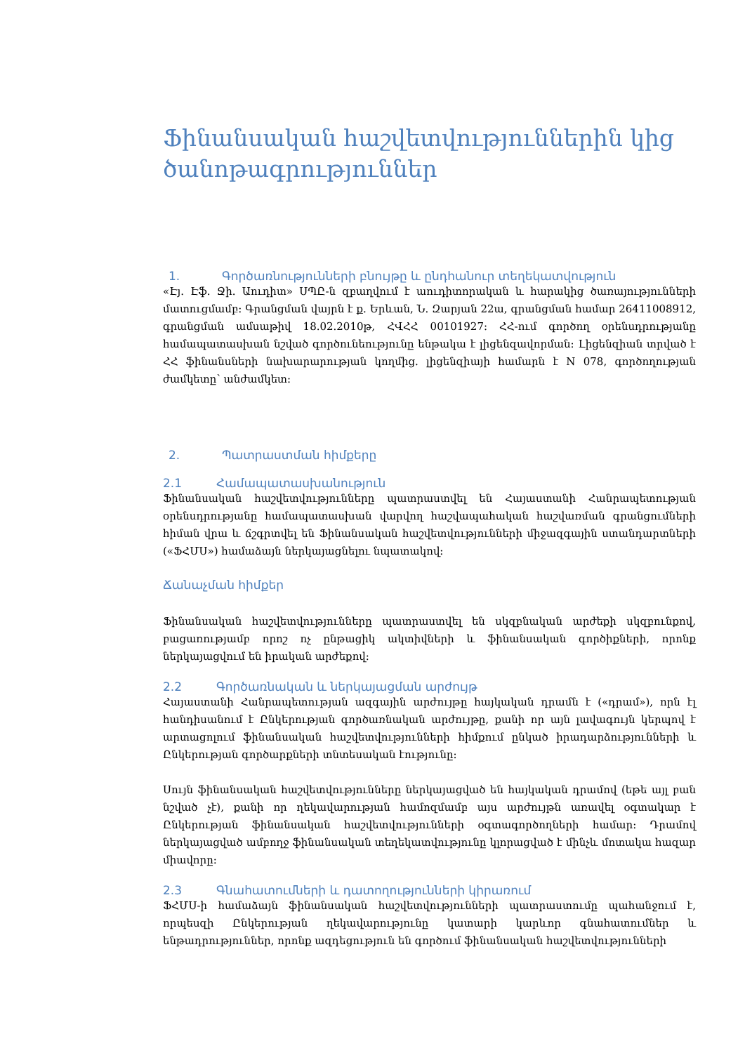Ֆինանսական հաշվետվություններին կից ծանոթագրություններ
1. Գործառնությունների բնույթը և ընդհանուր տեղեկատվություն
«Էյ. Էֆ. Ջի. Աուդիտ» ՍՊԸ-ն զբաղվում է աուդիտորական և հարակից ծառայությունների մատուցմամբ: Գրանցման վայրն է ք. Երևան, Ն. Զարյան 22ա, գրանցման համար 26411008912, գրանցման ամսաթիվ 18.02.2010թ, ՀՎՀՀ 00101927: ՀՀ-ում գործող օրենսդրությանը համապատասխան նշված գործունեությունը ենթակա է լիցենզավորման: Լիցենզիան տրված է ՀՀ ֆինանսների նախարարության կողմից. լիցենզիայի համարն է N 078, գործողության ժամկետը՝ անժամկետ:
2. Պատրաստման հիմքերը
2.1 Համապատասխանություն
Ֆինանսական հաշվետվությունները պատրաստվել են Հայաստանի Հանրապետության օրենսդրությանը համապատասխան վարվող հաշվապահական հաշվառման գրանցումների հիման վրա և ճշգրտվել են Ֆինանսական հաշվետվությունների միջազգային ստանդարտների («ՖՀՄՍ») համաձայն ներկայացնելու նպատակով:
Ճանաչման հիմքեր
Ֆինանսական հաշվետվությունները պատրաստվել են սկզբնական արժեքի սկզբունքով, բացառությամբ որոշ ոչ ընթացիկ ակտիվների և ֆինանսական գործիքների, որոնք ներկայացվում են իրական արժեքով:
2.2 Գործառնական և ներկայացման արժույթ
Հայաստանի Հանրապետության ազգային արժույթը հայկական դրամն է («դրամ»), որն էլ հանդիսանում է Ընկերության գործառնական արժույթը, քանի որ այն լավագույն կերպով է արտացոլում ֆինանսական հաշվետվությունների հիմքում ընկած իրադարձությունների և Ընկերության գործարքների տնտեսական էությունը:
Սույն ֆինանսական հաշվետվությունները ներկայացված են հայկական դրամով (եթե այլ բան նշված չէ), քանի որ ղեկավարության համոզմամբ այս արժույթն առավել օգտակար է Ընկերության ֆինանսական հաշվետվությունների օգտագործողների համար: Դրամով ներկայացված ամբողջ ֆինանսական տեղեկատվությունը կլորացված է մինչև մոտակա հազար միավորը:
2.3 Գնահատումների և դատողությունների կիրառում
ՖՀՄՍ-ի համաձայն ֆինանսական հաշվետվությունների պատրաստումը պահանջում է, որպեսզի Ընկերության ղեկավարությունը կատարի կարևոր գնահատումներ և ենթադրություններ, որոնք ազդեցություն են գործում ֆինանսական հաշվետվությունների